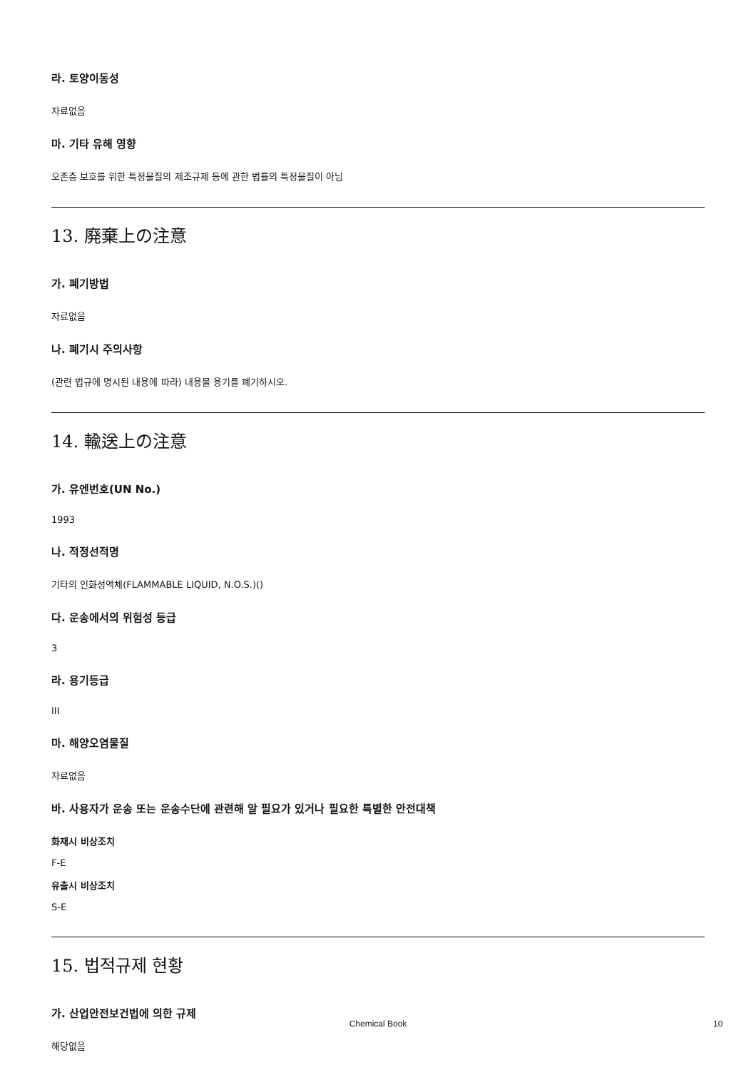라. 토양이동성
자료없음
마. 기타 유해 영향
오존층 보호를 위한 특정물질의 제조규제 등에 관한 법률의 특정물질이 아님
13. 廃棄上の注意
가. 폐기방법
자료없음
나. 폐기시 주의사항
(관련 법규에 명시된 내용에 따라) 내용물 용기를 폐기하시오.
14. 輸送上の注意
가. 유엔번호(UN No.)
1993
나. 적정선적명
기타의 인화성액체(FLAMMABLE LIQUID, N.O.S.)()
다. 운송에서의 위험성 등급
3
라. 용기등급
III
마. 해양오염물질
자료없음
바. 사용자가 운송 또는 운송수단에 관련해 알 필요가 있거나 필요한 특별한 안전대책
화재시 비상조치
F-E
유출시 비상조치
S-E
15. 법적규제 현황
가. 산업안전보건법에 의한 규제
해당없음
Chemical Book 10